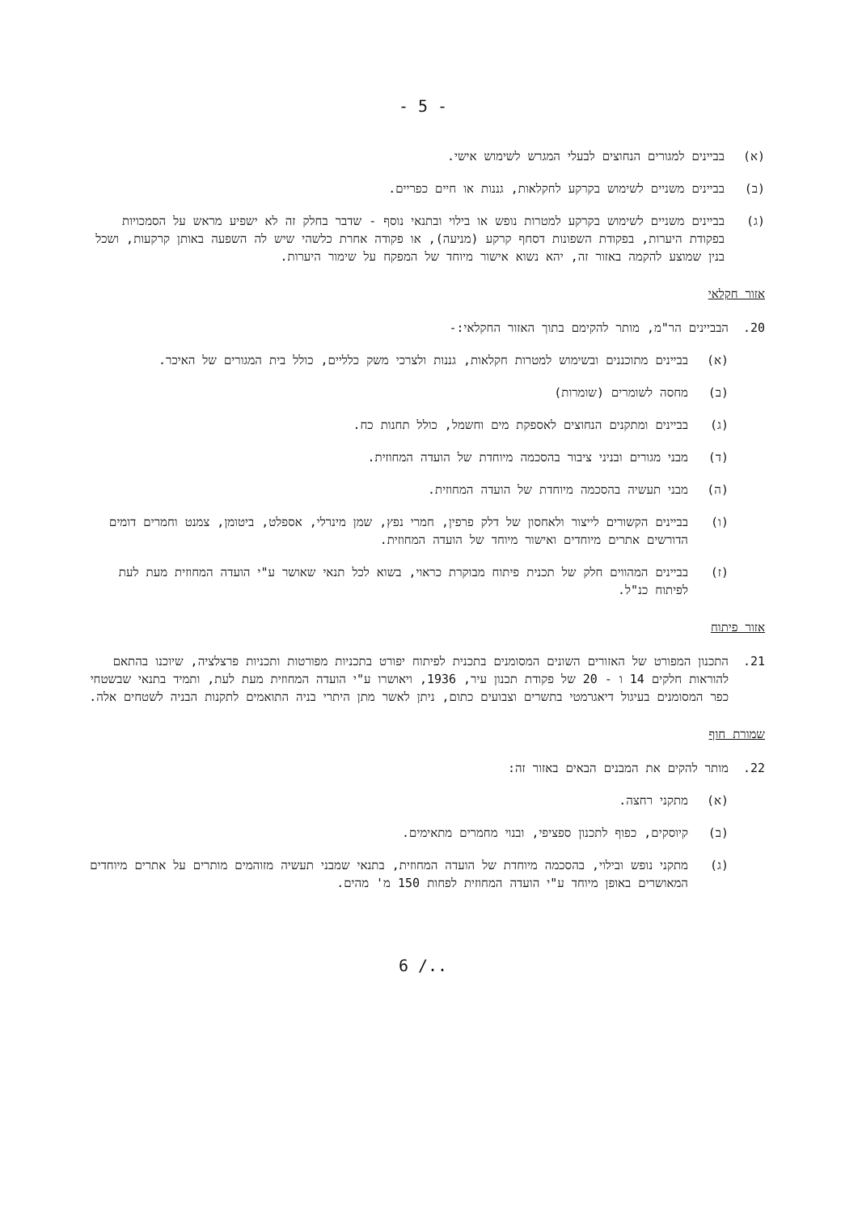- 5 -
(א) בביינים למגורים הנחוצים לבעלי המגרש לשימוש אישי.
(ב) בביינים משניים לשימוש בקרקע לחקלאות, גננות או חיים כפריים.
(ג) בביינים משניים לשימוש בקרקע למטרות נופש או בילוי ובתנאי נוסף - שדבר בחלק זה לא ישפיע מראש על הסמכויות בפקודת היערות, בפקודת השפונות דסחף קרקע (מניעה), או פקודה אחרת כלשהי שיש לה השפעה באותן קרקעות, ושכל בנין שמוצע להקמה באזור זה, יהא נשוא אישור מיוחד של המפקח על שימור היערות.
אזור חקלאי
20. הבביינים הר"מ, מותר להקימם בתוך האזור החקלאי:-
(א) בביינים מתוכננים ובשימוש למטרות חקלאות, גננות ולצרכי משק כלליים, כולל בית המגורים של האיכר.
(ב) מחסה לשומרים (שומרות)
(ג) בביינים ומתקנים הנחוצים לאספקת מים וחשמל, כולל תחנות כח.
(ד) מבני מגורים ובניני ציבור בהסכמה מיוחדת של הועדה המחוזית.
(ה) מבני תעשיה בהסכמה מיוחדת של הועדה המחוזית.
(ו) בביינים הקשורים לייצור ולאחסון של דלק פרפין, חמרי נפץ, שמן מינרלי, אספלט, ביטומן, צמנט וחמרים דומים הדורשים אתרים מיוחדים ואישור מיוחד של הועדה המחוזית.
(ז) בביינים המהווים חלק של תכנית פיתוח מבוקרת כראוי, בשוא לכל תנאי שאושר ע"י הועדה המחוזית מעת לעת לפיתוח כנ"ל.
אזור פיתוח
21. התכנון המפורט של האזורים השונים המסומנים בתכנית לפיתוח יפורט בתכניות מפורטות ותכניות פרצלציה, שיוכנו בהתאם להוראות חלקים 14 ו - 20 של פקודת תכנון עיר, 1936, ויאושרו ע"י הועדה המחוזית מעת לעת, ותמיד בתנאי שבשטחי כפר המסומנים בעיגול דיאגרמטי בתשרים וצבועים כתום, ניתן לאשר מתן היתרי בניה התואמים לתקנות הבניה לשטחים אלה.
שמורת חוף
22. מותר להקים את המבנים הבאים באזור זה:
(א) מתקני רחצה.
(ב) קיוסקים, כפוף לתכנון ספציפי, ובנוי מחמרים מתאימים.
(ג) מתקני נופש ובילוי, בהסכמה מיוחדת של הועדה המחוזית, בתנאי שמבני תעשיה מזוהמים מותרים על אתרים מיוחדים המאושרים באופן מיוחד ע"י הועדה המחוזית לפחות 150 מ' מהים.
6 /..